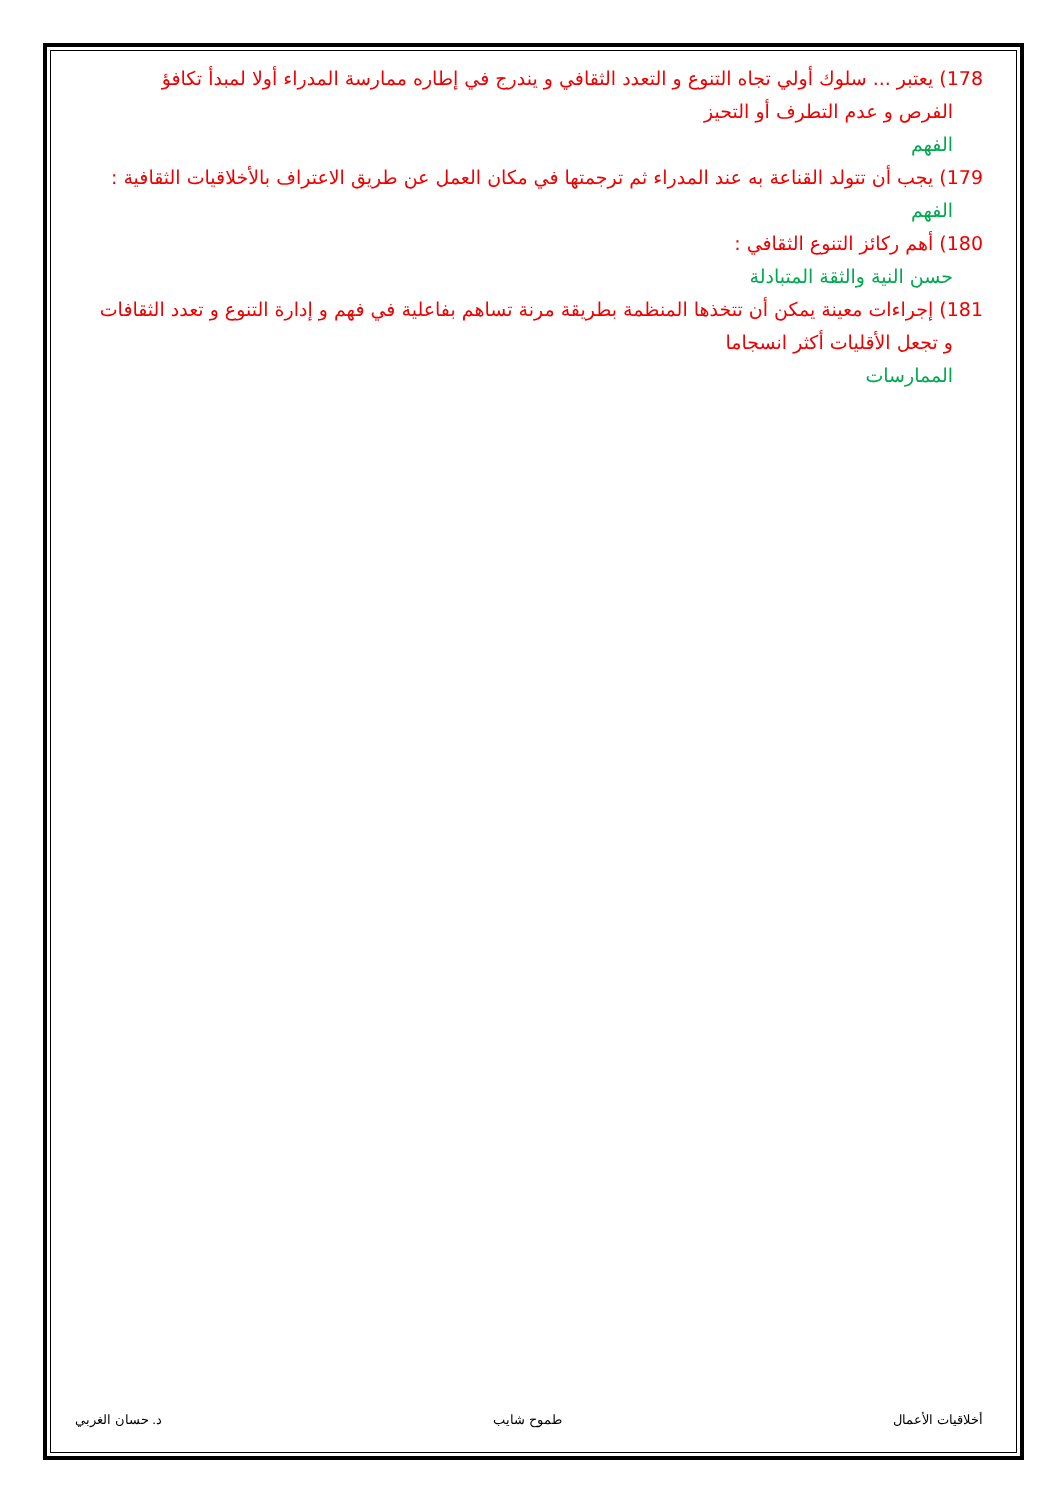178) يعتبر ... سلوك أولي تجاه التنوع و التعدد الثقافي و يندرج في إطاره ممارسة المدراء أولا لمبدأ تكافؤ
الفرص و عدم التطرف أو التحيز
الفهم
179) يجب أن تتولد القناعة به عند المدراء ثم ترجمتها في مكان العمل عن طريق الاعتراف بالأخلاقيات الثقافية :
الفهم
180) أهم ركائز التنوع الثقافي :
حسن النية والثقة المتبادلة
181) إجراءات معينة يمكن أن تتخذها المنظمة بطريقة مرنة تساهم بفاعلية في فهم و إدارة التنوع و تعدد الثقافات
و تجعل الأقليات أكثر انسجاما
الممارسات
أخلاقيات الأعمال طموح شايب د. حسان الغربي